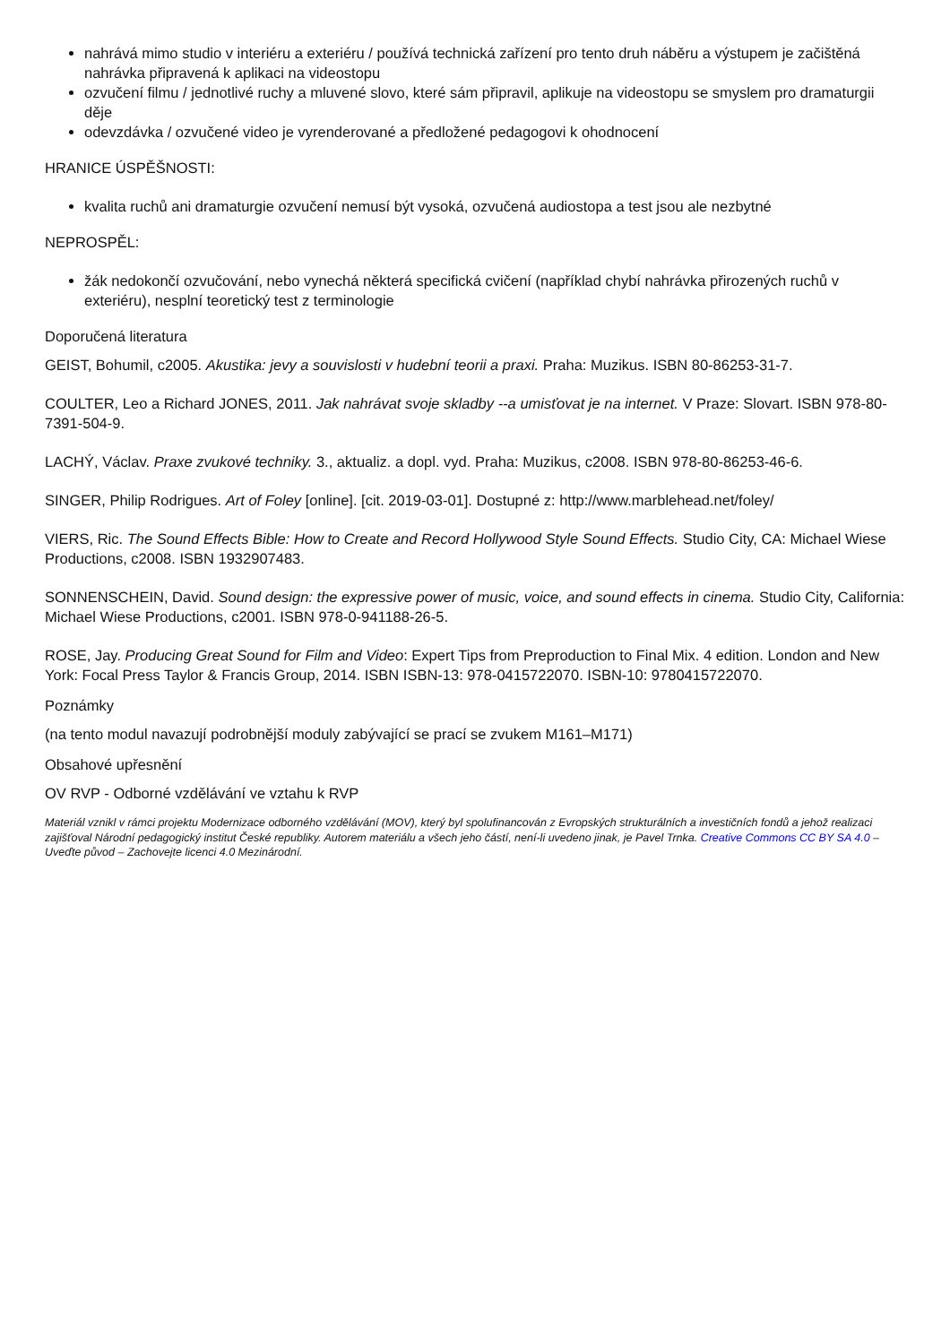nahrává mimo studio v interiéru a exteriéru / používá technická zařízení pro tento druh náběru a výstupem je začištěná nahrávka připravená k aplikaci na videostopu
ozvučení filmu / jednotlivé ruchy a mluvené slovo, které sám připravil, aplikuje na videostopu se smyslem pro dramaturgii děje
odevzdávka / ozvučené video je vyrenderované a předložené pedagogovi k ohodnocení
HRANICE ÚSPĚŠNOSTI:
kvalita ruchů ani dramaturgie ozvučení nemusí být vysoká, ozvučená audiostopa a test jsou ale nezbytné
NEPROSPĚL:
žák nedokončí ozvučování, nebo vynechá některá specifická cvičení (například chybí nahrávka přirozených ruchů v exteriéru), nesplní teoretický test z terminologie
Doporučená literatura
GEIST, Bohumil, c2005. Akustika: jevy a souvislosti v hudební teorii a praxi. Praha: Muzikus. ISBN 80-86253-31-7.
COULTER, Leo a Richard JONES, 2011. Jak nahrávat svoje skladby --a umisťovat je na internet. V Praze: Slovart. ISBN 978-80-7391-504-9.
LACHÝ, Václav. Praxe zvukové techniky. 3., aktualiz. a dopl. vyd. Praha: Muzikus, c2008. ISBN 978-80-86253-46-6.
SINGER, Philip Rodrigues. Art of Foley [online]. [cit. 2019-03-01]. Dostupné z: http://www.marblehead.net/foley/
VIERS, Ric. The Sound Effects Bible: How to Create and Record Hollywood Style Sound Effects. Studio City, CA: Michael Wiese Productions, c2008. ISBN 1932907483.
SONNENSCHEIN, David. Sound design: the expressive power of music, voice, and sound effects in cinema. Studio City, California: Michael Wiese Productions, c2001. ISBN 978-0-941188-26-5.
ROSE, Jay. Producing Great Sound for Film and Video: Expert Tips from Preproduction to Final Mix. 4 edition. London and New York: Focal Press Taylor & Francis Group, 2014. ISBN ISBN-13: 978-0415722070. ISBN-10: 9780415722070.
Poznámky
(na tento modul navazují podrobnější moduly zabývající se prací se zvukem M161–M171)
Obsahové upřesnění
OV RVP - Odborné vzdělávání ve vztahu k RVP
Materiál vznikl v rámci projektu Modernizace odborného vzdělávání (MOV), který byl spolufinancován z Evropských strukturálních a investičních fondů a jehož realizaci zajišťoval Národní pedagogický institut České republiky. Autorem materiálu a všech jeho částí, není-li uvedeno jinak, je Pavel Trnka. Creative Commons CC BY SA 4.0 – Uveďte původ – Zachovejte licenci 4.0 Mezinárodní.